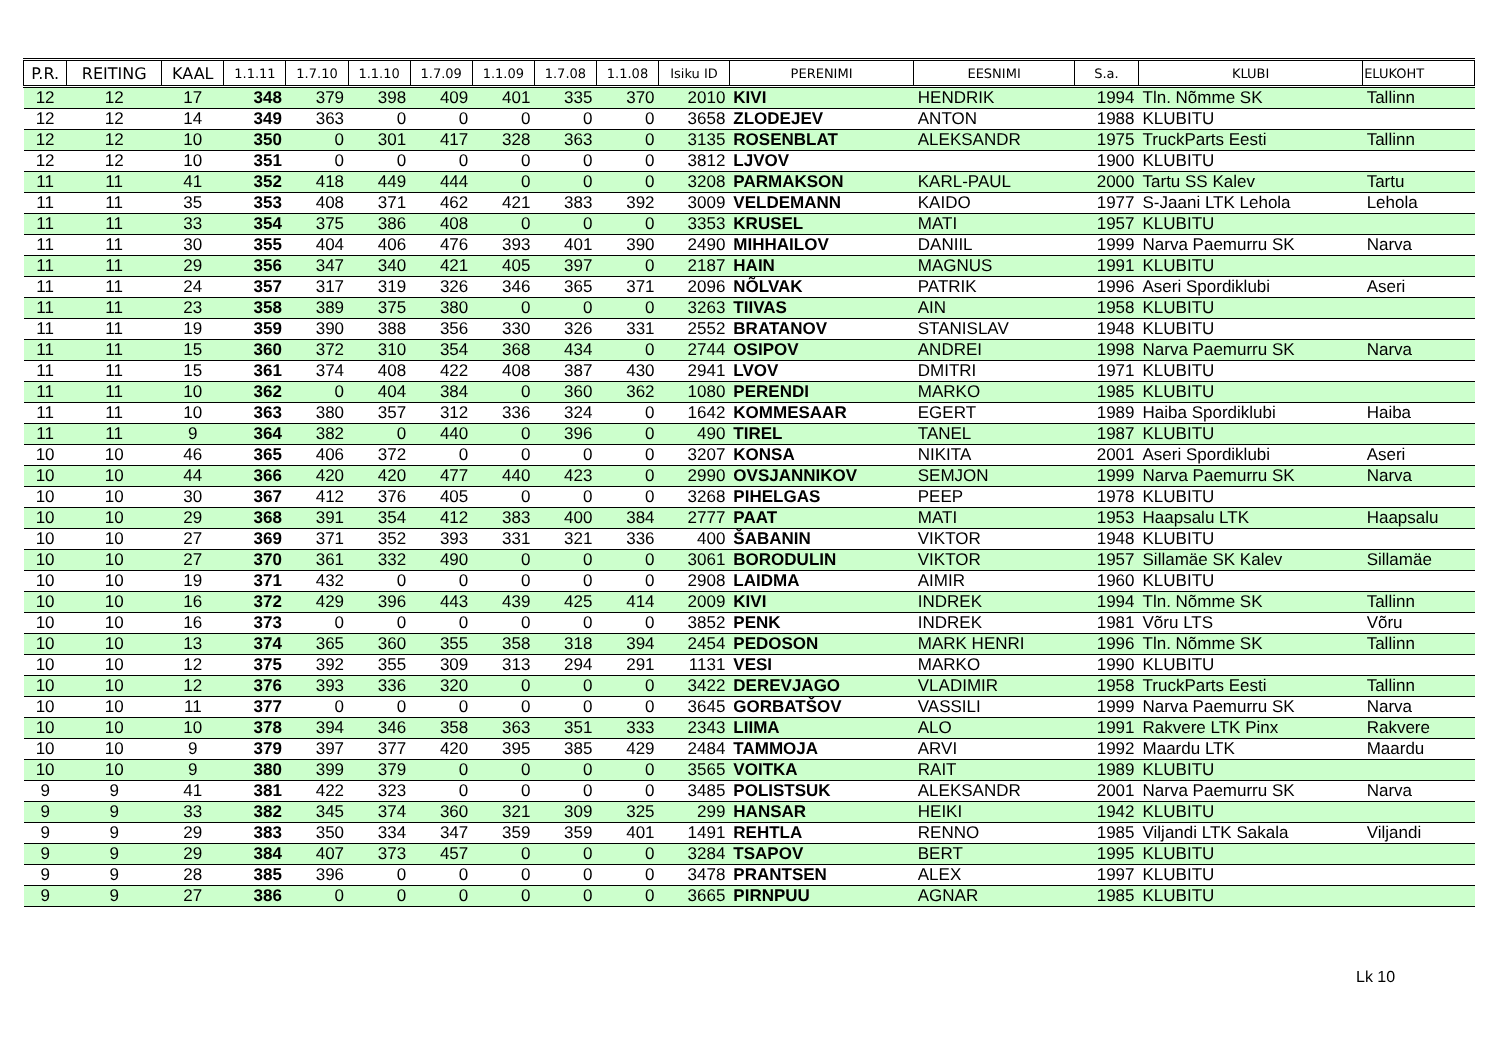| P.R. | REITING | KAAL | 1.1.11 | 1.7.10 | 1.1.10 | 1.7.09 | 1.1.09 | 1.7.08 | 1.1.08 | Isiku ID | PERENIMI | EESNIMI | S.a. | KLUBI | ELUKOHT |
| --- | --- | --- | --- | --- | --- | --- | --- | --- | --- | --- | --- | --- | --- | --- | --- |
| 12 | 12 | 17 | 348 | 379 | 398 | 409 | 401 | 335 | 370 | 2010 | KIVI | HENDRIK | 1994 | Tln. Nõmme SK | Tallinn |
| 12 | 12 | 14 | 349 | 363 | 0 | 0 | 0 | 0 | 0 | 3658 | ZLODEJEV | ANTON | 1988 | KLUBITU | |
| 12 | 12 | 10 | 350 | 0 | 301 | 417 | 328 | 363 | 0 | 3135 | ROSENBLAT | ALEKSANDR | 1975 | TruckParts Eesti | Tallinn |
| 12 | 12 | 10 | 351 | 0 | 0 | 0 | 0 | 0 | 0 | 3812 | LJVOV | | 1900 | KLUBITU | |
| 11 | 11 | 41 | 352 | 418 | 449 | 444 | 0 | 0 | 0 | 3208 | PARMAKSON | KARL-PAUL | 2000 | Tartu SS Kalev | Tartu |
| 11 | 11 | 35 | 353 | 408 | 371 | 462 | 421 | 383 | 392 | 3009 | VELDEMANN | KAIDO | 1977 | S-Jaani LTK Lehola | Lehola |
| 11 | 11 | 33 | 354 | 375 | 386 | 408 | 0 | 0 | 0 | 3353 | KRUSEL | MATI | 1957 | KLUBITU | |
| 11 | 11 | 30 | 355 | 404 | 406 | 476 | 393 | 401 | 390 | 2490 | MIHHAILOV | DANIIL | 1999 | Narva Paemurru SK | Narva |
| 11 | 11 | 29 | 356 | 347 | 340 | 421 | 405 | 397 | 0 | 2187 | HAIN | MAGNUS | 1991 | KLUBITU | |
| 11 | 11 | 24 | 357 | 317 | 319 | 326 | 346 | 365 | 371 | 2096 | NÕLVAK | PATRIK | 1996 | Aseri Spordiklubi | Aseri |
| 11 | 11 | 23 | 358 | 389 | 375 | 380 | 0 | 0 | 0 | 3263 | TIIVAS | AIN | 1958 | KLUBITU | |
| 11 | 11 | 19 | 359 | 390 | 388 | 356 | 330 | 326 | 331 | 2552 | BRATANOV | STANISLAV | 1948 | KLUBITU | |
| 11 | 11 | 15 | 360 | 372 | 310 | 354 | 368 | 434 | 0 | 2744 | OSIPOV | ANDREI | 1998 | Narva Paemurru SK | Narva |
| 11 | 11 | 15 | 361 | 374 | 408 | 422 | 408 | 387 | 430 | 2941 | LVOV | DMITRI | 1971 | KLUBITU | |
| 11 | 11 | 10 | 362 | 0 | 404 | 384 | 0 | 360 | 362 | 1080 | PERENDI | MARKO | 1985 | KLUBITU | |
| 11 | 11 | 10 | 363 | 380 | 357 | 312 | 336 | 324 | 0 | 1642 | KOMMESAAR | EGERT | 1989 | Haiba Spordiklubi | Haiba |
| 11 | 11 | 9 | 364 | 382 | 0 | 440 | 0 | 396 | 0 | 490 | TIREL | TANEL | 1987 | KLUBITU | |
| 10 | 10 | 46 | 365 | 406 | 372 | 0 | 0 | 0 | 0 | 3207 | KONSA | NIKITA | 2001 | Aseri Spordiklubi | Aseri |
| 10 | 10 | 44 | 366 | 420 | 420 | 477 | 440 | 423 | 0 | 2990 | OVSJANNIKOV | SEMJON | 1999 | Narva Paemurru SK | Narva |
| 10 | 10 | 30 | 367 | 412 | 376 | 405 | 0 | 0 | 0 | 3268 | PIHELGAS | PEEP | 1978 | KLUBITU | |
| 10 | 10 | 29 | 368 | 391 | 354 | 412 | 383 | 400 | 384 | 2777 | PAAT | MATI | 1953 | Haapsalu LTK | Haapsalu |
| 10 | 10 | 27 | 369 | 371 | 352 | 393 | 331 | 321 | 336 | 400 | ŠABANIN | VIKTOR | 1948 | KLUBITU | |
| 10 | 10 | 27 | 370 | 361 | 332 | 490 | 0 | 0 | 0 | 3061 | BORODULIN | VIKTOR | 1957 | Sillamäe SK Kalev | Sillamäe |
| 10 | 10 | 19 | 371 | 432 | 0 | 0 | 0 | 0 | 0 | 2908 | LAIDMA | AIMIR | 1960 | KLUBITU | |
| 10 | 10 | 16 | 372 | 429 | 396 | 443 | 439 | 425 | 414 | 2009 | KIVI | INDREK | 1994 | Tln. Nõmme SK | Tallinn |
| 10 | 10 | 16 | 373 | 0 | 0 | 0 | 0 | 0 | 0 | 3852 | PENK | INDREK | 1981 | Võru LTS | Võru |
| 10 | 10 | 13 | 374 | 365 | 360 | 355 | 358 | 318 | 394 | 2454 | PEDOSON | MARK HENRI | 1996 | Tln. Nõmme SK | Tallinn |
| 10 | 10 | 12 | 375 | 392 | 355 | 309 | 313 | 294 | 291 | 1131 | VESI | MARKO | 1990 | KLUBITU | |
| 10 | 10 | 12 | 376 | 393 | 336 | 320 | 0 | 0 | 0 | 3422 | DEREVJAGO | VLADIMIR | 1958 | TruckParts Eesti | Tallinn |
| 10 | 10 | 11 | 377 | 0 | 0 | 0 | 0 | 0 | 0 | 3645 | GORBATŠOV | VASSILI | 1999 | Narva Paemurru SK | Narva |
| 10 | 10 | 10 | 378 | 394 | 346 | 358 | 363 | 351 | 333 | 2343 | LIIMA | ALO | 1991 | Rakvere LTK Pinx | Rakvere |
| 10 | 10 | 9 | 379 | 397 | 377 | 420 | 395 | 385 | 429 | 2484 | TAMMOJA | ARVI | 1992 | Maardu LTK | Maardu |
| 10 | 10 | 9 | 380 | 399 | 379 | 0 | 0 | 0 | 0 | 3565 | VOITKA | RAIT | 1989 | KLUBITU | |
| 9 | 9 | 41 | 381 | 422 | 323 | 0 | 0 | 0 | 0 | 3485 | POLISTSUK | ALEKSANDR | 2001 | Narva Paemurru SK | Narva |
| 9 | 9 | 33 | 382 | 345 | 374 | 360 | 321 | 309 | 325 | 299 | HANSAR | HEIKI | 1942 | KLUBITU | |
| 9 | 9 | 29 | 383 | 350 | 334 | 347 | 359 | 359 | 401 | 1491 | REHTLA | RENNO | 1985 | Viljandi LTK Sakala | Viljandi |
| 9 | 9 | 29 | 384 | 407 | 373 | 457 | 0 | 0 | 0 | 3284 | TSAPOV | BERT | 1995 | KLUBITU | |
| 9 | 9 | 28 | 385 | 396 | 0 | 0 | 0 | 0 | 0 | 3478 | PRANTSEN | ALEX | 1997 | KLUBITU | |
| 9 | 9 | 27 | 386 | 0 | 0 | 0 | 0 | 0 | 0 | 3665 | PIRNPUU | AGNAR | 1985 | KLUBITU | |
Lk 10